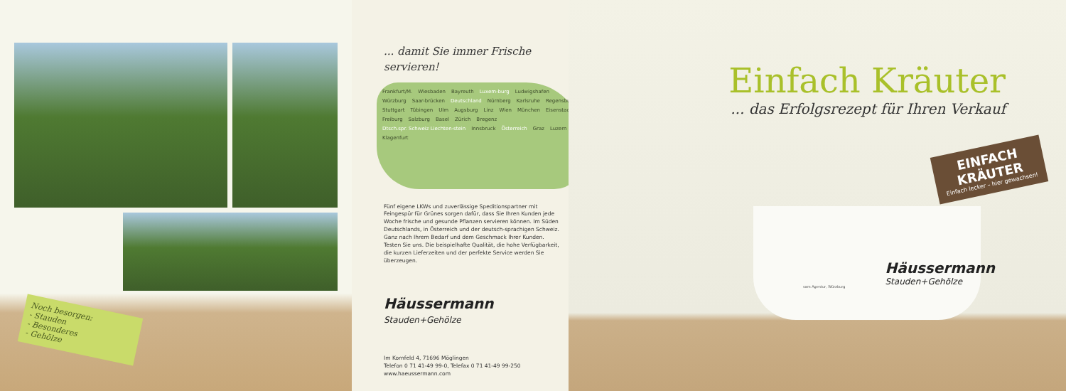Noch besorgen:
- Stauden
- Besonderes
- Gehölze
... damit Sie immer Frische servieren!
Frankfurt/M. Wiesbaden Bayreuth Luxem-burg Ludwigshafen Würzburg Saar-brücken Deutschland Nürnberg Karlsruhe Regensburg Stuttgart Tübingen Ulm Augsburg Linz Wien München Eisenstadt Freiburg Salzburg Basel Zürich Bregenz Dtsch.spr. Schweiz Liechten-stein Innsbruck Österreich Graz Luzern Klagenfurt
Fünf eigene LKWs und zuverlässige Speditionspartner mit Feingespür für Grünes sorgen dafür, dass Sie Ihren Kunden jede Woche frische und gesunde Pflanzen servieren können. Im Süden Deutschlands, in Österreich und der deutsch-sprachigen Schweiz. Ganz nach Ihrem Bedarf und dem Geschmack Ihrer Kunden.
Testen Sie uns. Die beispielhafte Qualität, die hohe Verfügbarkeit, die kurzen Lieferzeiten und der perfekte Service werden Sie überzeugen.
Häussermann
Stauden+Gehölze
Im Kornfeld 4, 71696 Möglingen
Telefon 0 71 41-49 99-0, Telefax 0 71 41-49 99-250
www.haeussermann.com
Einfach Kräuter
... das Erfolgsrezept für Ihren Verkauf
EINFACH KRÄUTER
Einfach lecker – hier gewachsen!
Häussermann
Stauden+Gehölze
sam Agentur, Würzburg